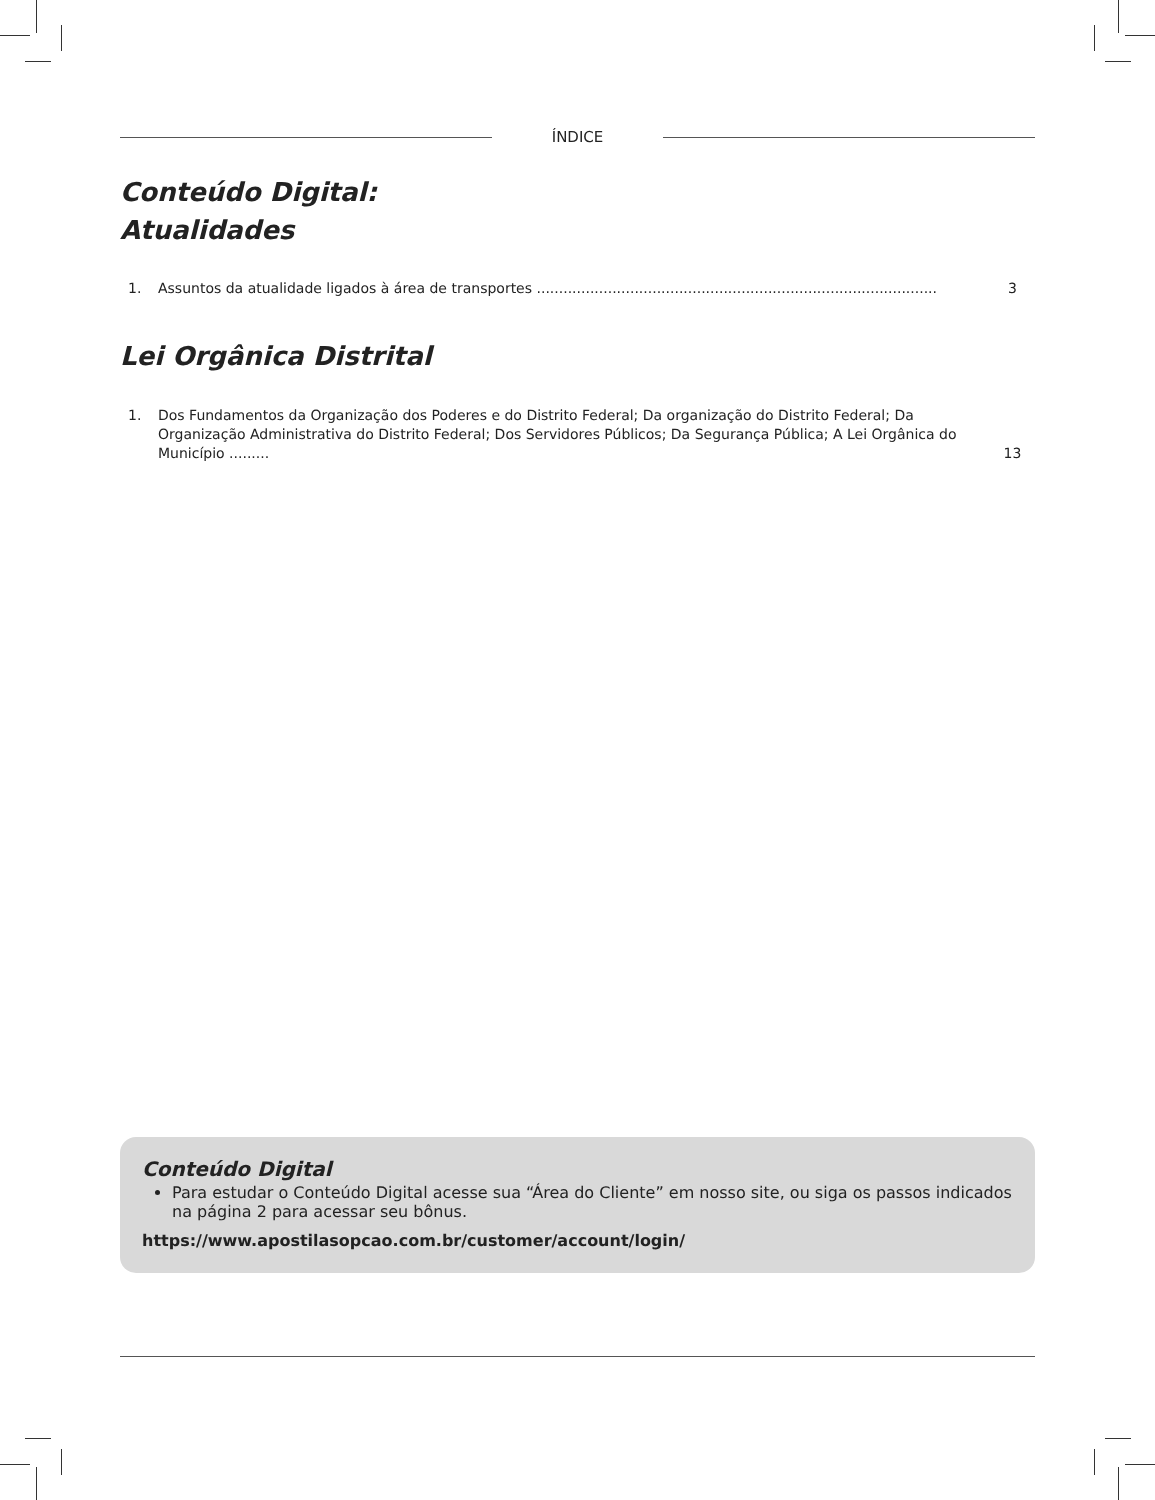ÍNDICE
Conteúdo Digital:
Atualidades
1. Assuntos da atualidade ligados à área de transportes .......................................................................................... 3
Lei Orgânica Distrital
1. Dos Fundamentos da Organização dos Poderes e do Distrito Federal; Da organização do Distrito Federal; Da Organização Administrativa do Distrito Federal; Dos Servidores Públicos; Da Segurança Pública; A Lei Orgânica do Município ......... 13
Conteúdo Digital
Para estudar o Conteúdo Digital acesse sua “Área do Cliente” em nosso site, ou siga os passos indicados na página 2 para acessar seu bônus.
https://www.apostilasopcao.com.br/customer/account/login/